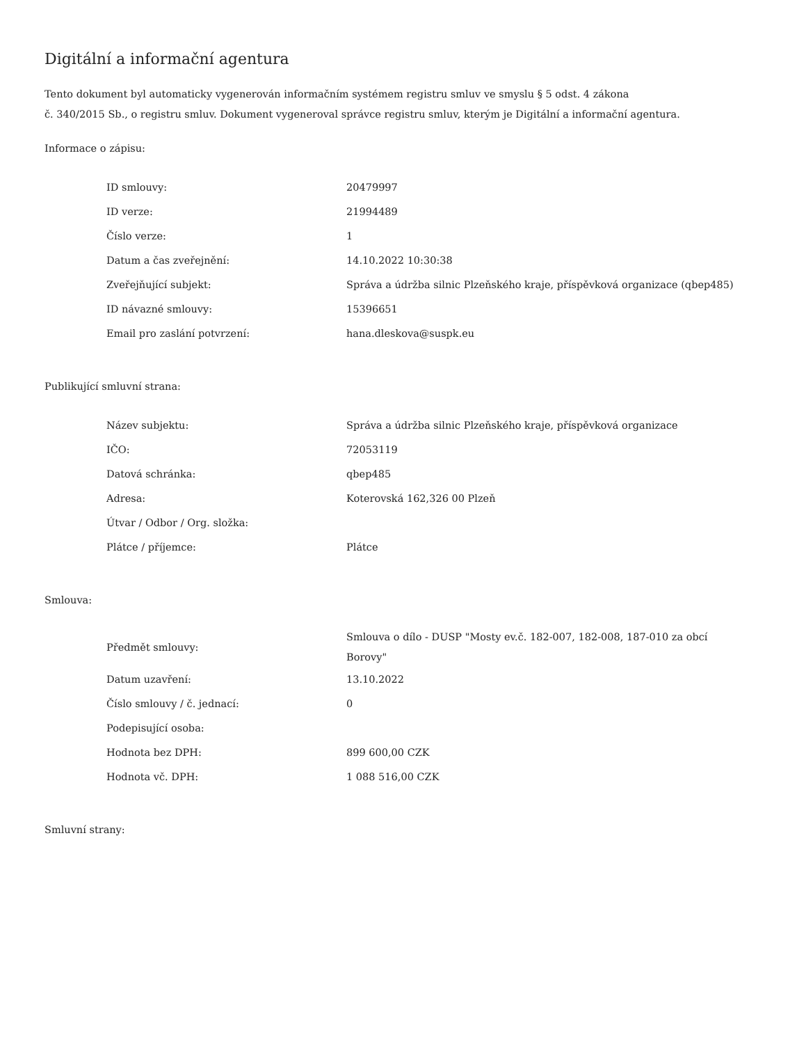Digitální a informační agentura
Tento dokument byl automaticky vygenerován informačním systémem registru smluv ve smyslu § 5 odst. 4 zákona
č. 340/2015 Sb., o registru smluv. Dokument vygeneroval správce registru smluv, kterým je Digitální a informační agentura.
Informace o zápisu:
| ID smlouvy: | 20479997 |
| ID verze: | 21994489 |
| Číslo verze: | 1 |
| Datum a čas zveřejnění: | 14.10.2022 10:30:38 |
| Zveřejňující subjekt: | Správa a údržba silnic Plzeňského kraje, příspěvková organizace (qbep485) |
| ID návazné smlouvy: | 15396651 |
| Email pro zaslání potvrzení: | hana.dleskova@suspk.eu |
Publikující smluvní strana:
| Název subjektu: | Správa a údržba silnic Plzeňského kraje, příspěvková organizace |
| IČO: | 72053119 |
| Datová schránka: | qbep485 |
| Adresa: | Koterovská 162,326 00 Plzeň |
| Útvar / Odbor / Org. složka: | |
| Plátce / příjemce: | Plátce |
Smlouva:
| Předmět smlouvy: | Smlouva o dílo - DUSP "Mosty ev.č. 182-007, 182-008, 187-010 za obcí Borovy" |
| Datum uzavření: | 13.10.2022 |
| Číslo smlouvy / č. jednací: | 0 |
| Podepisující osoba: | |
| Hodnota bez DPH: | 899 600,00 CZK |
| Hodnota vč. DPH: | 1 088 516,00 CZK |
Smluvní strany: